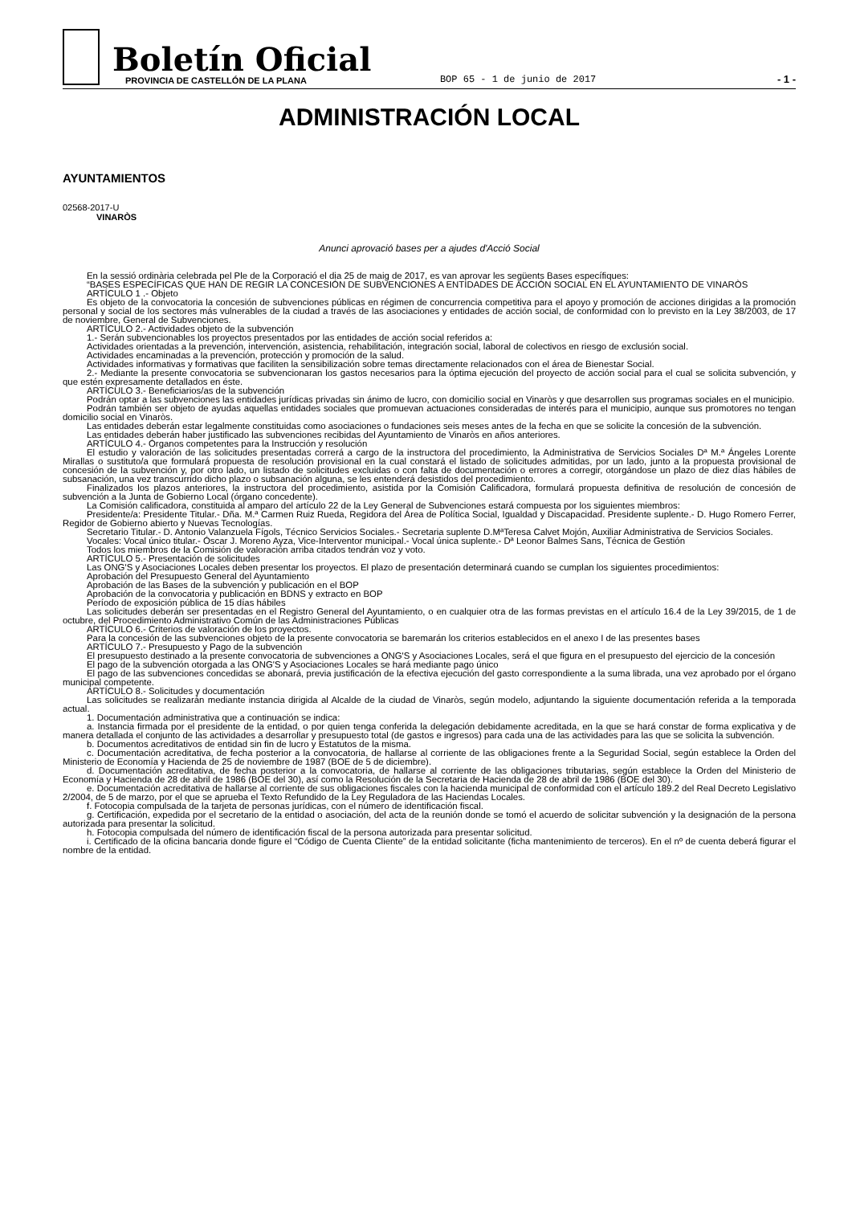Boletín Oficial
PROVINCIA DE CASTELLÓN DE LA PLANA
BOP 65 - 1 de junio de 2017
- 1 -
ADMINISTRACIÓN LOCAL
AYUNTAMIENTOS
02568-2017-U
VINARÒS
Anunci aprovació bases per a ajudes d'Acció Social
En la sessió ordinària celebrada pel Ple de la Corporació el dia 25 de maig de 2017, es van aprovar les següents Bases específiques:
“BASES ESPECÍFICAS QUE HAN DE REGIR LA CONCESIÓN DE SUBVENCIONES A ENTIDADES DE ACCIÓN SOCIAL EN EL AYUNTAMIENTO DE VINARÒS
ARTÍCULO 1 .- Objeto
Es objeto de la convocatoria la concesión de subvenciones públicas en régimen de concurrencia competitiva para el apoyo y promoción de acciones dirigidas a la promoción personal y social de los sectores más vulnerables de la ciudad a través de las asociaciones y entidades de acción social, de conformidad con lo previsto en la Ley 38/2003, de 17 de noviembre, General de Subvenciones.
ARTÍCULO 2.- Actividades objeto de la subvención
1.- Serán subvencionables los proyectos presentados por las entidades de acción social referidos a:
Actividades orientadas a la prevención, intervención, asistencia, rehabilitación, integración social, laboral de colectivos en riesgo de exclusión social.
Actividades encaminadas a la prevención, protección y promoción de la salud.
Actividades informativas y formativas que faciliten la sensibilización sobre temas directamente relacionados con el área de Bienestar Social.
2.- Mediante la presente convocatoria se subvencionaran los gastos necesarios para la óptima ejecución del proyecto de acción social para el cual se solicita subvención, y que estén expresamente detallados en éste.
ARTÍCULO 3.- Beneficiarios/as de la subvención
Podrán optar a las subvenciones las entidades jurídicas privadas sin ánimo de lucro, con domicilio social en Vinaròs y que desarrollen sus programas sociales en el municipio.
Podrán también ser objeto de ayudas aquellas entidades sociales que promuevan actuaciones consideradas de interés para el municipio, aunque sus promotores no tengan domicilio social en Vinaròs.
Las entidades deberán estar legalmente constituidas como asociaciones o fundaciones seis meses antes de la fecha en que se solicite la concesión de la subvención.
Las entidades deberán haber justificado las subvenciones recibidas del Ayuntamiento de Vinaròs en años anteriores.
ARTÍCULO 4.- Órganos competentes para la Instrucción y resolución
El estudio y valoración de las solicitudes presentadas correrá a cargo de la instructora del procedimiento, la Administrativa de Servicios Sociales Dª M.ª Ángeles Lorente Mirallas o sustituto/a que formulará propuesta de resolución provisional en la cual constará el listado de solicitudes admitidas, por un lado, junto a la propuesta provisional de concesión de la subvención y, por otro lado, un listado de solicitudes excluidas o con falta de documentación o errores a corregir, otorgándose un plazo de diez días hábiles de subsanación, una vez transcurrido dicho plazo o subsanación alguna, se les entenderá desistidos del procedimiento.
Finalizados los plazos anteriores, la instructora del procedimiento, asistida por la Comisión Calificadora, formulará propuesta definitiva de resolución de concesión de subvención a la Junta de Gobierno Local (órgano concedente).
La Comisión calificadora, constituida al amparo del artículo 22 de la Ley General de Subvenciones estará compuesta por los siguientes miembros:
Presidente/a: Presidente Titular.- Dña. M.ª Carmen Ruiz Rueda, Regidora del Área de Política Social, Igualdad y Discapacidad. Presidente suplente.- D. Hugo Romero Ferrer, Regidor de Gobierno abierto y Nuevas Tecnologías.
Secretario Titular.- D. Antonio Valanzuela Fígols, Técnico Servicios Sociales.- Secretaria suplente D.MªTeresa Calvet Mojón, Auxiliar Administrativa de Servicios Sociales.
Vocales: Vocal único titular.- Óscar J. Moreno Ayza, Vice-Interventor municipal.- Vocal única suplente.- Dª Leonor Balmes Sans, Técnica de Gestión
Todos los miembros de la Comisión de valoración arriba citados tendrán voz y voto.
ARTÍCULO 5.- Presentación de solicitudes
Las ONG'S y Asociaciones Locales deben presentar los proyectos. El plazo de presentación determinará cuando se cumplan los siguientes procedimientos:
Aprobación del Presupuesto General del Ayuntamiento
Aprobación de las Bases de la subvención y publicación en el BOP
Aprobación de la convocatoria y publicación en BDNS y extracto en BOP
Período de exposición pública de 15 días hábiles
Las solicitudes deberán ser presentadas en el Registro General del Ayuntamiento, o en cualquier otra de las formas previstas en el artículo 16.4 de la Ley 39/2015, de 1 de octubre, del Procedimiento Administrativo Común de las Administraciones Públicas
ARTÍCULO 6.- Criterios de valoración de los proyectos.
Para la concesión de las subvenciones objeto de la presente convocatoria se baremarán los criterios establecidos en el anexo I de las presentes bases
ARTÍCULO 7.- Presupuesto y Pago de la subvención
El presupuesto destinado a la presente convocatoria de subvenciones a ONG'S y Asociaciones Locales, será el que figura en el presupuesto del ejercicio de la concesión
El pago de la subvención otorgada a las ONG'S y Asociaciones Locales se hará mediante pago único
El pago de las subvenciones concedidas se abonará, previa justificación de la efectiva ejecución del gasto correspondiente a la suma librada, una vez aprobado por el órgano municipal competente.
ARTÍCULO 8.- Solicitudes y documentación
Las solicitudes se realizarán mediante instancia dirigida al Alcalde de la ciudad de Vinaròs, según modelo, adjuntando la siguiente documentación referida a la temporada actual.
1. Documentación administrativa que a continuación se indica:
a. Instancia firmada por el presidente de la entidad, o por quien tenga conferida la delegación debidamente acreditada, en la que se hará constar de forma explicativa y de manera detallada el conjunto de las actividades a desarrollar y presupuesto total (de gastos e ingresos) para cada una de las actividades para las que se solicita la subvención.
b. Documentos acreditativos de entidad sin fin de lucro y Estatutos de la misma.
c. Documentación acreditativa, de fecha posterior a la convocatoria, de hallarse al corriente de las obligaciones frente a la Seguridad Social, según establece la Orden del Ministerio de Economía y Hacienda de 25 de noviembre de 1987 (BOE de 5 de diciembre).
d. Documentación acreditativa, de fecha posterior a la convocatoria, de hallarse al corriente de las obligaciones tributarias, según establece la Orden del Ministerio de Economía y Hacienda de 28 de abril de 1986 (BOE del 30), así como la Resolución de la Secretaria de Hacienda de 28 de abril de 1986 (BOE del 30).
e. Documentación acreditativa de hallarse al corriente de sus obligaciones fiscales con la hacienda municipal de conformidad con el artículo 189.2 del Real Decreto Legislativo 2/2004, de 5 de marzo, por el que se aprueba el Texto Refundido de la Ley Reguladora de las Haciendas Locales.
f. Fotocopia compulsada de la tarjeta de personas jurídicas, con el número de identificación fiscal.
g. Certificación, expedida por el secretario de la entidad o asociación, del acta de la reunión donde se tomó el acuerdo de solicitar subvención y la designación de la persona autorizada para presentar la solicitud.
h. Fotocopia compulsada del número de identificación fiscal de la persona autorizada para presentar solicitud.
i. Certificado de la oficina bancaria donde figure el “Código de Cuenta Cliente” de la entidad solicitante (ficha mantenimiento de terceros). En el nº de cuenta deberá figurar el nombre de la entidad.